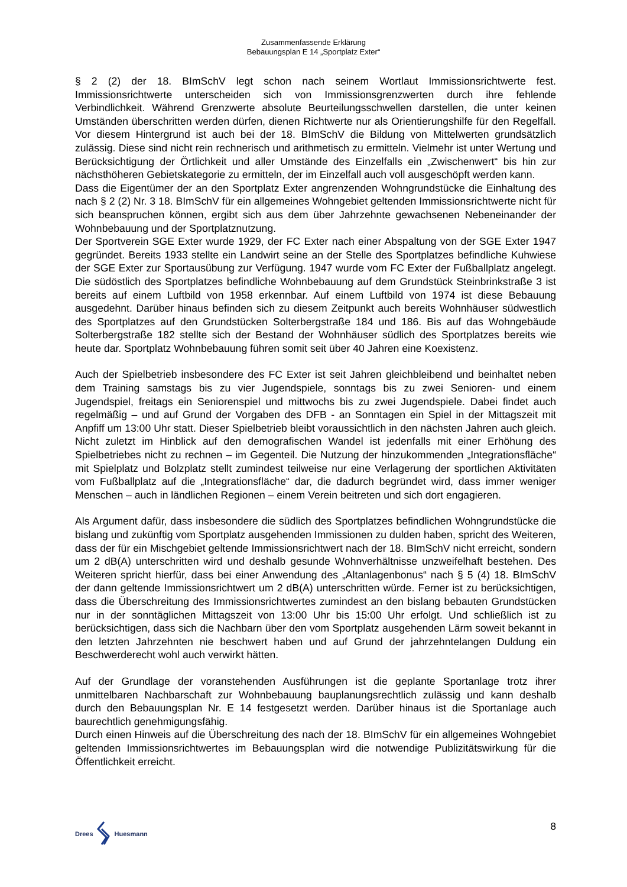Zusammenfassende Erklärung
Bebauungsplan E 14 „Sportplatz Exter“
§ 2 (2) der 18. BImSchV legt schon nach seinem Wortlaut Immissionsrichtwerte fest. Immissionsrichtwerte unterscheiden sich von Immissionsgrenzwerten durch ihre fehlende Verbindlichkeit. Während Grenzwerte absolute Beurteilungsschwellen darstellen, die unter keinen Umständen überschritten werden dürfen, dienen Richtwerte nur als Orientierungshilfe für den Regelfall. Vor diesem Hintergrund ist auch bei der 18. BImSchV die Bildung von Mittelwerten grundsätzlich zulässig. Diese sind nicht rein rechnerisch und arithmetisch zu ermitteln. Vielmehr ist unter Wertung und Berücksichtigung der Örtlichkeit und aller Umstände des Einzelfalls ein „Zwischenwert“ bis hin zur nächsthöheren Gebietskategorie zu ermitteln, der im Einzelfall auch voll ausgeschöpft werden kann.
Dass die Eigentümer der an den Sportplatz Exter angrenzenden Wohngrundstücke die Einhaltung des nach § 2 (2) Nr. 3 18. BImSchV für ein allgemeines Wohngebiet geltenden Immissionsrichtwerte nicht für sich beanspruchen können, ergibt sich aus dem über Jahrzehnte gewachsenen Nebeneinander der Wohnbebauung und der Sportplatznutzung.
Der Sportverein SGE Exter wurde 1929, der FC Exter nach einer Abspaltung von der SGE Exter 1947 gegründet. Bereits 1933 stellte ein Landwirt seine an der Stelle des Sportplatzes befindliche Kuhwiese der SGE Exter zur Sportausübung zur Verfügung. 1947 wurde vom FC Exter der Fußballplatz angelegt. Die südöstlich des Sportplatzes befindliche Wohnbebauung auf dem Grundstück Steinbrinkstraße 3 ist bereits auf einem Luftbild von 1958 erkennbar. Auf einem Luftbild von 1974 ist diese Bebauung ausgedehnt. Darüber hinaus befinden sich zu diesem Zeitpunkt auch bereits Wohnhäuser südwestlich des Sportplatzes auf den Grundstücken Solterbergstraße 184 und 186. Bis auf das Wohngebäude Solterbergstraße 182 stellte sich der Bestand der Wohnhäuser südlich des Sportplatzes bereits wie heute dar. Sportplatz Wohnbebauung führen somit seit über 40 Jahren eine Koexistenz.
Auch der Spielbetrieb insbesondere des FC Exter ist seit Jahren gleichbleibend und beinhaltet neben dem Training samstags bis zu vier Jugendspiele, sonntags bis zu zwei Senioren- und einem Jugendspiel, freitags ein Seniorenspiel und mittwochs bis zu zwei Jugendspiele. Dabei findet auch regelmäßig – und auf Grund der Vorgaben des DFB - an Sonntagen ein Spiel in der Mittagszeit mit Anpfiff um 13:00 Uhr statt. Dieser Spielbetrieb bleibt voraussichtlich in den nächsten Jahren auch gleich. Nicht zuletzt im Hinblick auf den demografischen Wandel ist jedenfalls mit einer Erhöhung des Spielbetriebes nicht zu rechnen – im Gegenteil. Die Nutzung der hinzukommenden „Integrationsfläche“ mit Spielplatz und Bolzplatz stellt zumindest teilweise nur eine Verlagerung der sportlichen Aktivitäten vom Fußballplatz auf die „Integrationsfläche“ dar, die dadurch begründet wird, dass immer weniger Menschen – auch in ländlichen Regionen – einem Verein beitreten und sich dort engagieren.
Als Argument dafür, dass insbesondere die südlich des Sportplatzes befindlichen Wohngrundstücke die bislang und zukünftig vom Sportplatz ausgehenden Immissionen zu dulden haben, spricht des Weiteren, dass der für ein Mischgebiet geltende Immissionsrichtwert nach der 18. BImSchV nicht erreicht, sondern um 2 dB(A) unterschritten wird und deshalb gesunde Wohnverhältnisse unzweifelhaft bestehen. Des Weiteren spricht hierfür, dass bei einer Anwendung des „Altanlagenbonus“ nach § 5 (4) 18. BImSchV der dann geltende Immissionsrichtwert um 2 dB(A) unterschritten würde. Ferner ist zu berücksichtigen, dass die Überschreitung des Immissionsrichtwertes zumindest an den bislang bebauten Grundstücken nur in der sonntäglichen Mittagszeit von 13:00 Uhr bis 15:00 Uhr erfolgt. Und schließlich ist zu berücksichtigen, dass sich die Nachbarn über den vom Sportplatz ausgehenden Lärm soweit bekannt in den letzten Jahrzehnten nie beschwert haben und auf Grund der jahrzehntelangen Duldung ein Beschwerderecht wohl auch verwirkt hätten.
Auf der Grundlage der voranstehenden Ausführungen ist die geplante Sportanlage trotz ihrer unmittelbaren Nachbarschaft zur Wohnbebauung bauplanungsrechtlich zulässig und kann deshalb durch den Bebauungsplan Nr. E 14 festgesetzt werden. Darüber hinaus ist die Sportanlage auch baurechtlich genehmigungsfähig.
Durch einen Hinweis auf die Überschreitung des nach der 18. BImSchV für ein allgemeines Wohngebiet geltenden Immissionsrichtwertes im Bebauungsplan wird die notwendige Publizitätswirkung für die Öffentlichkeit erreicht.
Drees Huesmann
8